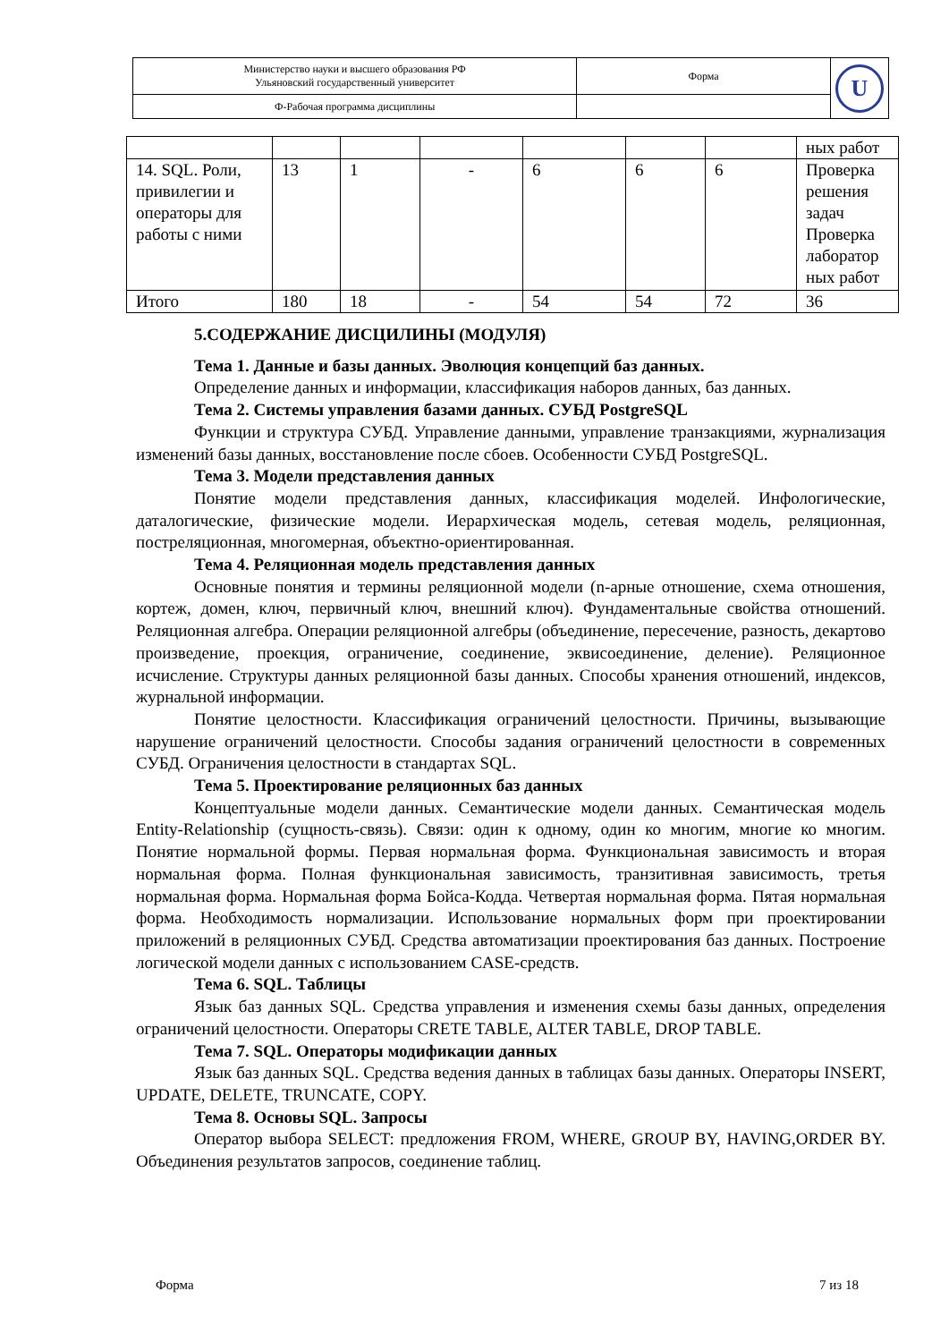| Министерство науки и высшего образования РФ Ульяновский государственный университет | Форма | U |
| Ф-Рабочая программа дисциплины | | |
| | | | | | | | ных работ |
| 14. SQL. Роли, привилегии и операторы для работы с ними | 13 | 1 | - | 6 | 6 | 6 | Проверка решения задач Проверка лаборатор ных работ |
| Итого | 180 | 18 | - | 54 | 54 | 72 | 36 |
5.СОДЕРЖАНИЕ ДИСЦИЛИНЫ (МОДУЛЯ)
Тема 1. Данные и базы данных. Эволюция концепций баз данных.
Определение данных и информации, классификация наборов данных, баз данных.
Тема 2. Системы управления базами данных. СУБД PostgreSQL
Функции и структура СУБД. Управление данными, управление транзакциями, журнализация изменений базы данных, восстановление после сбоев. Особенности СУБД PostgreSQL.
Тема 3. Модели представления данных
Понятие модели представления данных, классификация моделей. Инфологические, даталогические, физические модели. Иерархическая модель, сетевая модель, реляционная, постреляционная, многомерная, объектно-ориентированная.
Тема 4. Реляционная модель представления данных
Основные понятия и термины реляционной модели (n-арные отношение, схема отношения, кортеж, домен, ключ, первичный ключ, внешний ключ). Фундаментальные свойства отношений. Реляционная алгебра. Операции реляционной алгебры (объединение, пересечение, разность, декартово произведение, проекция, ограничение, соединение, эквисоединение, деление). Реляционное исчисление. Структуры данных реляционной базы данных. Способы хранения отношений, индексов, журнальной информации.
Понятие целостности. Классификация ограничений целостности. Причины, вызывающие нарушение ограничений целостности. Способы задания ограничений целостности в современных СУБД. Ограничения целостности в стандартах SQL.
Тема 5. Проектирование реляционных баз данных
Концептуальные модели данных. Семантические модели данных. Семантическая модель Entity-Relationship (сущность-связь). Связи: один к одному, один ко многим, многие ко многим. Понятие нормальной формы. Первая нормальная форма. Функциональная зависимость и вторая нормальная форма. Полная функциональная зависимость, транзитивная зависимость, третья нормальная форма. Нормальная форма Бойса-Кодда. Четвертая нормальная форма. Пятая нормальная форма. Необходимость нормализации. Использование нормальных форм при проектировании приложений в реляционных СУБД. Средства автоматизации проектирования баз данных. Построение логической модели данных с использованием CASE-средств.
Тема 6. SQL. Таблицы
Язык баз данных SQL. Средства управления и изменения схемы базы данных, определения ограничений целостности. Операторы CRETE TABLE, ALTER TABLE, DROP TABLE.
Тема 7. SQL. Операторы модификации данных
Язык баз данных SQL. Средства ведения данных в таблицах базы данных. Операторы INSERT, UPDATE, DELETE, TRUNCATE, COPY.
Тема 8. Основы SQL. Запросы
Оператор выбора SELECT: предложения FROM, WHERE, GROUP BY, HAVING,ORDER BY. Объединения результатов запросов, соединение таблиц.
Форма 7 из 18